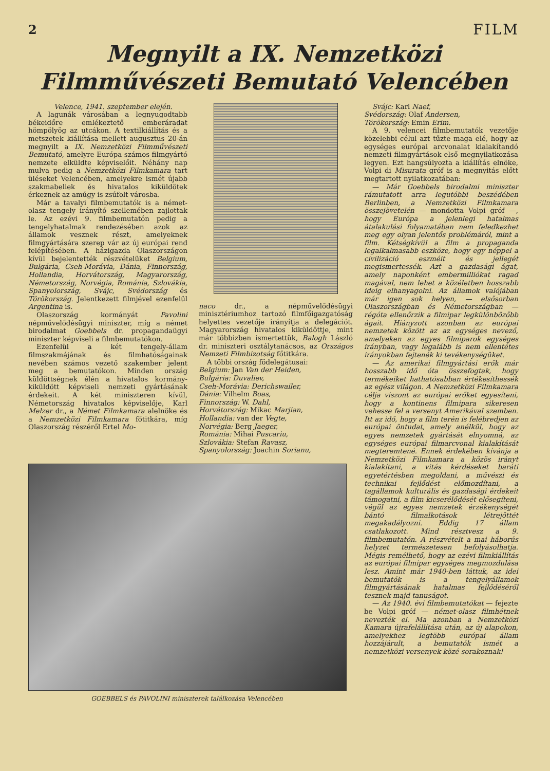2 FILM
Megnyilt a IX. Nemzetközi
Filmművészeti Bemutató Velencében
Velence, 1941. szeptember elején.
A lagunák városában a legnyugodtabb békeidőre emlékeztető emberáradat hömpölyög az utcákon. A textilkiállítás és a metszetek kiállítása mellett augusztus 20-án megnyilt a IX. Nemzetközi Filmművészeti Bemutató, amelyre Európa számos filmgyártó nemzete elküldte képviselőit. Néhány nap mulva pedig a Nemzetközi Filmkamara tart üléseket Velencében, amelyekre ismét újabb szakmabeliek és hivatalos kiküldötek érkeznek az amúgy is zsúfolt városba.
Már a tavalyi filmbemutatók is a német-olasz tengely irányító szellemében zajlottak le. Az ezévi 9. filmbemutatón pedig a tengelyhatalmak rendezésében azok az államok vesznek részt, amelyeknek filmgyártására szerep vár az új európai rend felépítésében. A házigazda Olaszországon kívül bejelentették részvételüket Belgium, Bulgária, Cseh-Morávia, Dánia, Finnország, Hollandia, Horvátország, Magyarország, Németország, Norvégia, Románia, Szlovákia, Spanyolország, Svájc, Svédország és Törökország. Jelentkezett filmjével ezenfelül Argentina is.
Olaszország kormányát Pavolini népművelődésügyi miniszter, míg a német birodalmat Goebbels dr. propagandaügyi miniszter képviseli a filmbemutatókon.
Ezenfelül a két tengely-állam filmszakmájának és filmhatóságainak nevében számos vezető szakember jelent meg a bemutatókon. Minden ország küldöttségnek élén a hivatalos kormány-kiküldött képviseli nemzeti gyártásának érdekeit. A két miniszteren kívül, Németország hivatalos képviselője, Karl Melzer dr., a Német Filmkamara alelnöke és a Nemzetközi Filmkamara főtitkára, míg Olaszország részéről Ertel Mo-
naco dr., a népművelődésügyi minisztériumhoz tartozó filmfőigazgatóság helyettes vezetője irányítja a delegációt. Magyarország hivatalos kiküldöttje, mint már többizben ismertettük, Balogh László dr. miniszteri osztálytanácsos, az Országos Nemzeti Filmbizotság főtitkára.
A többi ország födelegátusai:
Belgium: Jan Van der Heiden,
Bulgária: Duvaliev,
Cseh-Morávia: Derichswailer,
Dánia: Vilhelm Boas,
Finnország: W. Dahl,
Horvátország: Mikac Marjian,
Hollandia: van der Vegte,
Norvégia: Berg Jaeger,
Románia: Mihai Puscariu,
Szlovákia: Stefan Ravasz,
Spanyolország: Joachin Sorianu,
GOEBBELS és PAVOLINI miniszterek találkozása Velencében
Svájc: Karl Naef,
Svédország: Olaf Andersen,
Törökország: Emin Erim.
A 9. velencei filmbemutatók vezetője közelebbi célul azt tűzte maga elé, hogy az egységes európai arcvonalat kialakítandó nemzeti filmgyártások első megnyilatkozása legyen. Ezt hangsúlyozta a kiállítás elnöke, Volpi di Misurata gróf is a megnyitás előtt megtartott nyilatkozatában:
— Már Goebbels birodalmi miniszter rámutatott arra legutóbbi beszédében Berlinben, a Nemzetközi Filmkamara összejövetelén — mondotta Volpi gróf —, hogy Európa a jelenlegi hatalmas átalakulási folyamatában nem feledkezhet meg egy olyan jelentős problémáról, mint a film. Kétségkívül a film a propaganda legalkalmasabb eszköze, hogy egy néppel a civilizáció eszméit és jellegét megismertessék. Azt a gazdasági ágat, amely naponként embermilliókat ragad magával, nem lehet a közéletben hosszabb ideig elhanyagolni. Az államok valójában már igen sok helyen, — elsősorban Olaszországban és Németországban — régóta ellenőrzik a filmipar legkülönbözőbb ágait. Hiányzott azonban az európai nemzetek között az az egységes nevező, amelyeken az egyes filmiparok egységes irányban, vagy legalább is nem ellentétes irányokban fejtenék ki tevékenységüket.
— Az amerikai filmgyártási erők már hosszabb idő óta összefogtak, hogy termékeiket hathatósabban értékesíthessék az egész világon. A Nemzetközi Filmkamara célja viszont az európai erőket egyesíteni, hogy a kontinens filmipara sikeresen vehesse fel a versenyt Amerikával szemben. Itt az idő, hogy a film terén is felébredjen az európai öntudat, amely anélkül, hogy az egyes nemzetek gyártását elnyomná, az egységes európai filmarcvonal kialakítását megteremtené. Ennek érdekében kívánja a Nemzetközi Filmkamara a közös irányt kialakítani, a vitás kérdéseket baráti egyetértésben megoldani, a művészi és technikai fejlődést előmozdítani, a tagállamok kulturális és gazdasági érdekeit támogatni, a film kicserélődését elősegíteni, végül az egyes nemzetek érzékenységét bántó filmalkotások létrejöttét megakadályozni. Eddig 17 állam csatlakozott. Mind résztvesz a 9. filmbemutatón. A részvételt a mai háborús helyzet természetesen befolyásolhatja. Mégis remélhető, hogy az ezévi filmkiállítás az európai filmipar egységes megmozdulása lesz. Amint már 1940-ben láttuk, az idei bemutatók is a tengelyállamok filmgyártásának hatalmas fejlődéséről tesznek majd tanuságot.
— Az 1940. évi filmbemutatókat — fejezte be Volpi gróf — német-olasz filmhétnek nevezték el. Ma azonban a Nemzetközi Kamara újrafelállítása után, az új alapokon, amelyekhez legtöbb európai állam hozzájárult, a bemutatók ismét a nemzetközi versenyek közé sorakoznak!